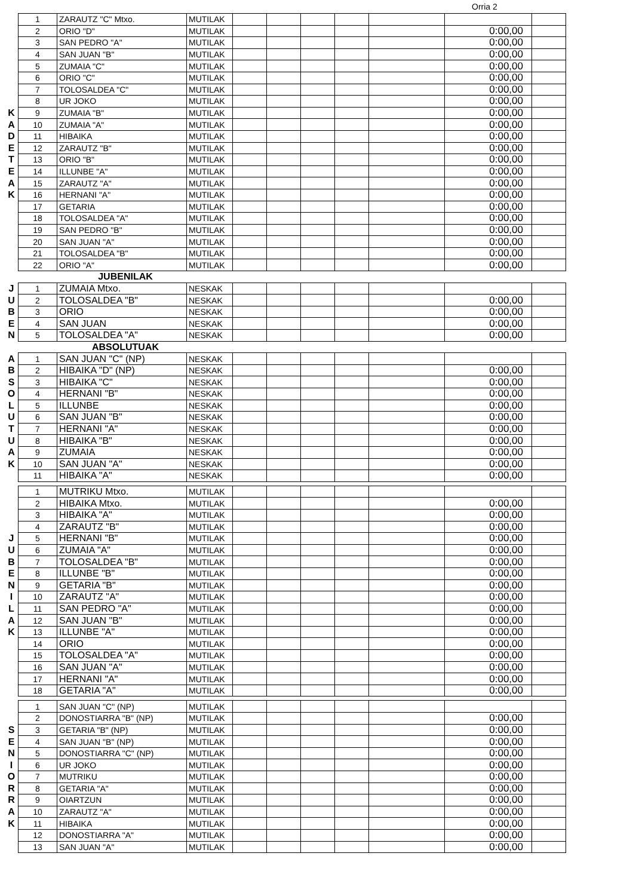Orria 2
| | 1 | ZARAUTZ "C" Mtxo. | MUTILAK | | | | | | | |
| | 2 | ORIO "D" | MUTILAK | | | | | | 0:00,00 | |
| | 3 | SAN PEDRO "A" | MUTILAK | | | | | | 0:00,00 | |
| | 4 | SAN JUAN "B" | MUTILAK | | | | | | 0:00,00 | |
| | 5 | ZUMAIA "C" | MUTILAK | | | | | | 0:00,00 | |
| | 6 | ORIO "C" | MUTILAK | | | | | | 0:00,00 | |
| | 7 | TOLOSALDEA "C" | MUTILAK | | | | | | 0:00,00 | |
| | 8 | UR JOKO | MUTILAK | | | | | | 0:00,00 | |
| K | 9 | ZUMAIA "B" | MUTILAK | | | | | | 0:00,00 | |
| A | 10 | ZUMAIA "A" | MUTILAK | | | | | | 0:00,00 | |
| D | 11 | HIBAIKA | MUTILAK | | | | | | 0:00,00 | |
| E | 12 | ZARAUTZ "B" | MUTILAK | | | | | | 0:00,00 | |
| T | 13 | ORIO "B" | MUTILAK | | | | | | 0:00,00 | |
| E | 14 | ILLUNBE "A" | MUTILAK | | | | | | 0:00,00 | |
| A | 15 | ZARAUTZ "A" | MUTILAK | | | | | | 0:00,00 | |
| K | 16 | HERNANI "A" | MUTILAK | | | | | | 0:00,00 | |
| | 17 | GETARIA | MUTILAK | | | | | | 0:00,00 | |
| | 18 | TOLOSALDEA "A" | MUTILAK | | | | | | 0:00,00 | |
| | 19 | SAN PEDRO "B" | MUTILAK | | | | | | 0:00,00 | |
| | 20 | SAN JUAN "A" | MUTILAK | | | | | | 0:00,00 | |
| | 21 | TOLOSALDEA "B" | MUTILAK | | | | | | 0:00,00 | |
| | 22 | ORIO "A" | MUTILAK | | | | | | 0:00,00 | |
| | JUBENILAK | | | | | | | | | |
| J | 1 | ZUMAIA Mtxo. | NESKAK | | | | | | | |
| U | 2 | TOLOSALDEA "B" | NESKAK | | | | | | 0:00,00 | |
| B | 3 | ORIO | NESKAK | | | | | | 0:00,00 | |
| E | 4 | SAN JUAN | NESKAK | | | | | | 0:00,00 | |
| N | 5 | TOLOSALDEA "A" | NESKAK | | | | | | 0:00,00 | |
| | ABSOLUTUAK | | | | | | | | | |
| A | 1 | SAN JUAN "C" (NP) | NESKAK | | | | | | | |
| B | 2 | HIBAIKA "D" (NP) | NESKAK | | | | | | 0:00,00 | |
| S | 3 | HIBAIKA "C" | NESKAK | | | | | | 0:00,00 | |
| O | 4 | HERNANI "B" | NESKAK | | | | | | 0:00,00 | |
| L | 5 | ILLUNBE | NESKAK | | | | | | 0:00,00 | |
| U | 6 | SAN JUAN "B" | NESKAK | | | | | | 0:00,00 | |
| T | 7 | HERNANI "A" | NESKAK | | | | | | 0:00,00 | |
| U | 8 | HIBAIKA "B" | NESKAK | | | | | | 0:00,00 | |
| A | 9 | ZUMAIA | NESKAK | | | | | | 0:00,00 | |
| K | 10 | SAN JUAN "A" | NESKAK | | | | | | 0:00,00 | |
| | 11 | HIBAIKA "A" | NESKAK | | | | | | 0:00,00 | |
| | 1 | MUTRIKU Mtxo. | MUTILAK | | | | | | | |
| | 2 | HIBAIKA Mtxo. | MUTILAK | | | | | | 0:00,00 | |
| | 3 | HIBAIKA "A" | MUTILAK | | | | | | 0:00,00 | |
| | 4 | ZARAUTZ "B" | MUTILAK | | | | | | 0:00,00 | |
| J | 5 | HERNANI "B" | MUTILAK | | | | | | 0:00,00 | |
| U | 6 | ZUMAIA "A" | MUTILAK | | | | | | 0:00,00 | |
| B | 7 | TOLOSALDEA "B" | MUTILAK | | | | | | 0:00,00 | |
| E | 8 | ILLUNBE "B" | MUTILAK | | | | | | 0:00,00 | |
| N | 9 | GETARIA "B" | MUTILAK | | | | | | 0:00,00 | |
| I | 10 | ZARAUTZ "A" | MUTILAK | | | | | | 0:00,00 | |
| L | 11 | SAN PEDRO "A" | MUTILAK | | | | | | 0:00,00 | |
| A | 12 | SAN JUAN "B" | MUTILAK | | | | | | 0:00,00 | |
| K | 13 | ILLUNBE "A" | MUTILAK | | | | | | 0:00,00 | |
| | 14 | ORIO | MUTILAK | | | | | | 0:00,00 | |
| | 15 | TOLOSALDEA "A" | MUTILAK | | | | | | 0:00,00 | |
| | 16 | SAN JUAN "A" | MUTILAK | | | | | | 0:00,00 | |
| | 17 | HERNANI "A" | MUTILAK | | | | | | 0:00,00 | |
| | 18 | GETARIA "A" | MUTILAK | | | | | | 0:00,00 | |
| | 1 | SAN JUAN "C" (NP) | MUTILAK | | | | | | | |
| | 2 | DONOSTIARRA "B" (NP) | MUTILAK | | | | | | 0:00,00 | |
| S | 3 | GETARIA "B" (NP) | MUTILAK | | | | | | 0:00,00 | |
| E | 4 | SAN JUAN "B" (NP) | MUTILAK | | | | | | 0:00,00 | |
| N | 5 | DONOSTIARRA "C" (NP) | MUTILAK | | | | | | 0:00,00 | |
| I | 6 | UR JOKO | MUTILAK | | | | | | 0:00,00 | |
| O | 7 | MUTRIKU | MUTILAK | | | | | | 0:00,00 | |
| R | 8 | GETARIA "A" | MUTILAK | | | | | | 0:00,00 | |
| R | 9 | OIARTZUN | MUTILAK | | | | | | 0:00,00 | |
| A | 10 | ZARAUTZ "A" | MUTILAK | | | | | | 0:00,00 | |
| K | 11 | HIBAIKA | MUTILAK | | | | | | 0:00,00 | |
| | 12 | DONOSTIARRA "A" | MUTILAK | | | | | | 0:00,00 | |
| | 13 | SAN JUAN "A" | MUTILAK | | | | | | 0:00,00 | |